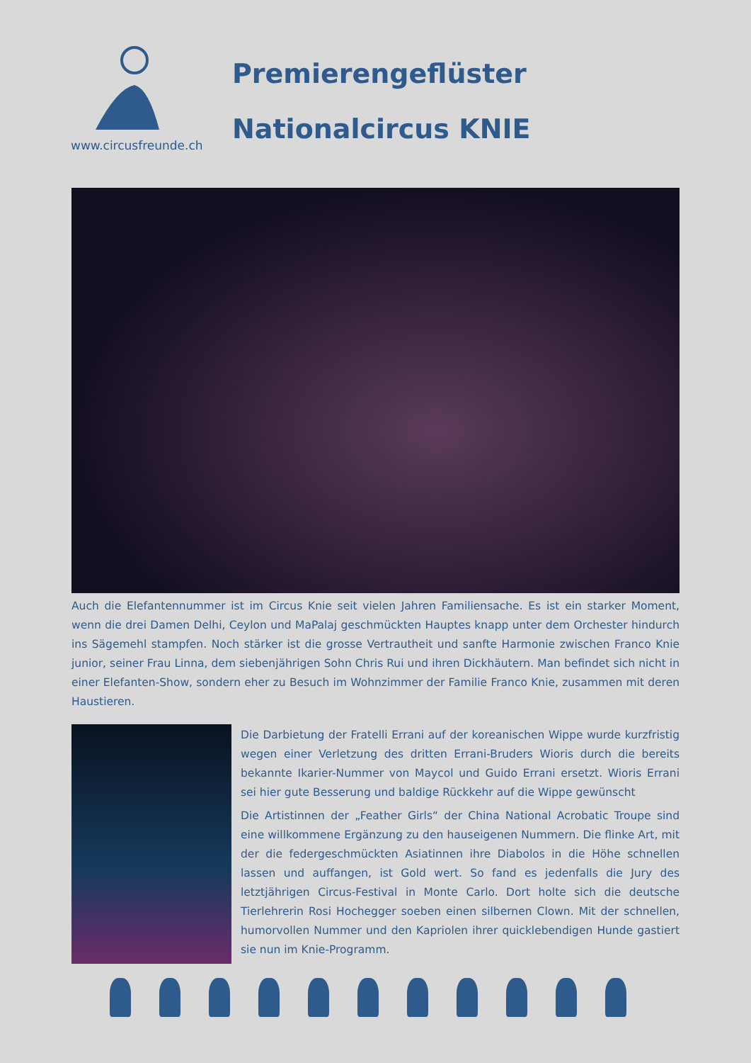www.circusfreunde.ch
Premierengeflüster
Nationalcircus KNIE
Auch die Elefantennummer ist im Circus Knie seit vielen Jahren Familiensache. Es ist ein starker Moment, wenn die drei Damen Delhi, Ceylon und MaPalaj geschmückten Hauptes knapp unter dem Orchester hindurch ins Sägemehl stampfen. Noch stärker ist die grosse Vertrautheit und sanfte Harmonie zwischen Franco Knie junior, seiner Frau Linna, dem siebenjährigen Sohn Chris Rui und ihren Dickhäutern. Man befindet sich nicht in einer Elefanten-Show, sondern eher zu Besuch im Wohnzimmer der Familie Franco Knie, zusammen mit deren Haustieren.
Die Darbietung der Fratelli Errani auf der koreanischen Wippe wurde kurzfristig wegen einer Verletzung des dritten Errani-Bruders Wioris durch die bereits bekannte Ikarier-Nummer von Maycol und Guido Errani ersetzt. Wioris Errani sei hier gute Besserung und baldige Rückkehr auf die Wippe gewünscht
Die Artistinnen der „Feather Girls“ der China National Acrobatic Troupe sind eine willkommene Ergänzung zu den hauseigenen Nummern. Die flinke Art, mit der die federgeschmückten Asiatinnen ihre Diabolos in die Höhe schnellen lassen und auffangen, ist Gold wert. So fand es jedenfalls die Jury des letztjährigen Circus-Festival in Monte Carlo. Dort holte sich die deutsche Tierlehrerin Rosi Hochegger soeben einen silbernen Clown. Mit der schnellen, humorvollen Nummer und den Kapriolen ihrer quicklebendigen Hunde gastiert sie nun im Knie-Programm.